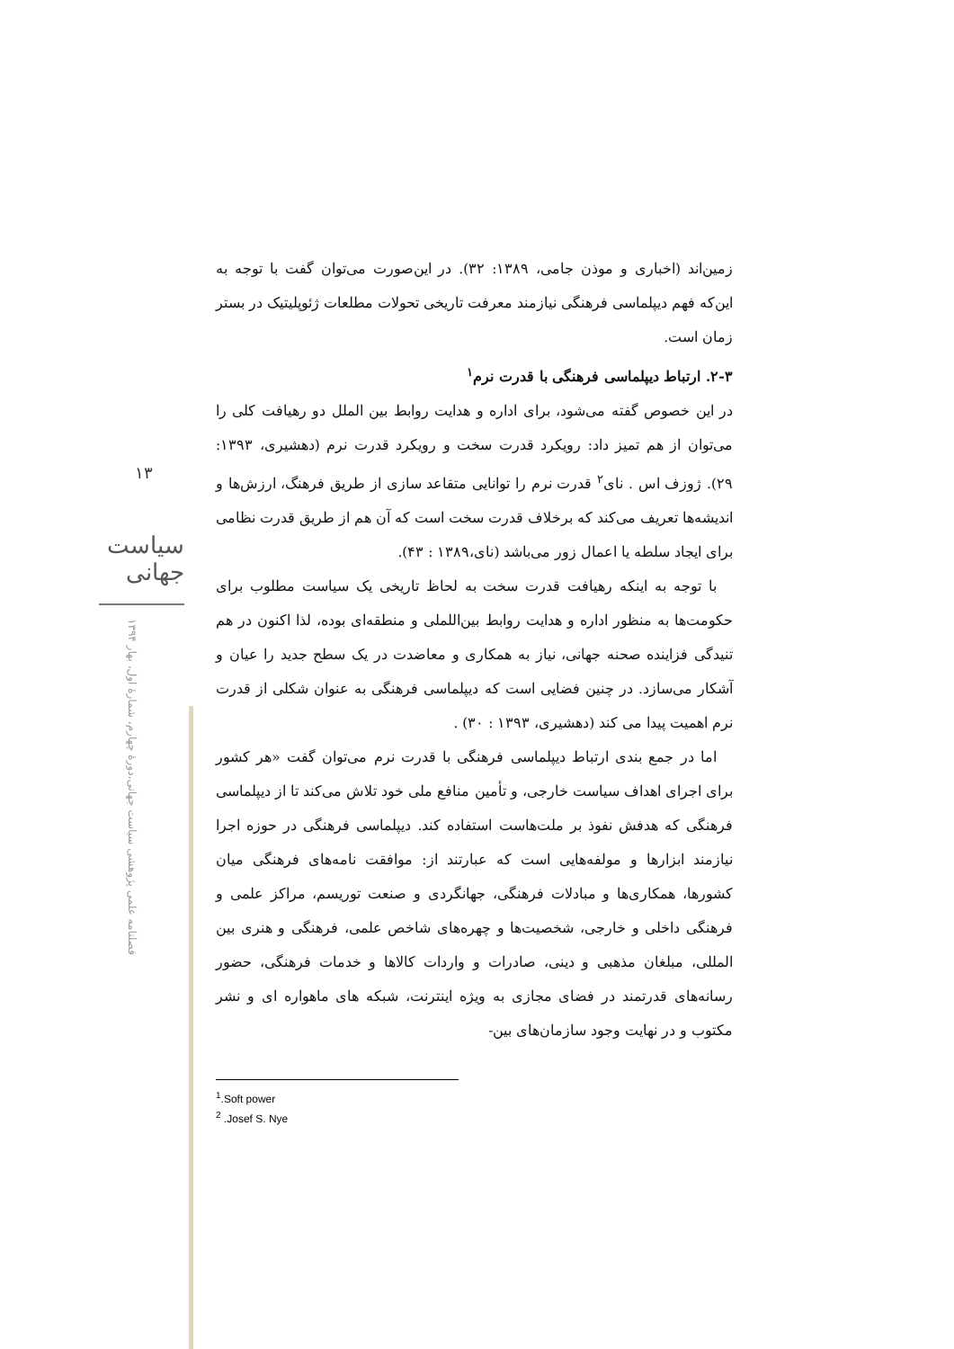زمین‌اند (اخباری و موذن جامی، ۱۳۸۹: ۳۲). در این‌صورت می‌توان گفت با توجه به این‌که فهم دیپلماسی فرهنگی نیازمند معرفت تاریخی تحولات مطلعات ژئوپلیتیک در بستر زمان است.
۲-۳. ارتباط دیپلماسی فرهنگی با قدرت نرم<sup>۱</sup>
در این خصوص گفته می‌شود، برای اداره و هدایت روابط بین الملل دو رهیافت کلی را می‌توان از هم تمیز داد: رویکرد قدرت سخت و رویکرد قدرت نرم (دهشیری، ۱۳۹۳: ۲۹). ژوزف اس . نای<sup>۲</sup> قدرت نرم را توانایی متقاعد سازی از طریق فرهنگ، ارزش‌ها و اندیشه‌ها تعریف می‌کند که برخلاف قدرت سخت است که آن هم از طریق قدرت نظامی برای ایجاد سلطه یا اعمال زور می‌باشد (نای،۱۳۸۹ : ۴۳).
با توجه به اینکه رهیافت قدرت سخت به لحاظ تاریخی یک سیاست مطلوب برای حکومت‌ها به منظور اداره و هدایت روابط بین‌اللملی و منطقه‌ای بوده، لذا اکنون در هم تنیدگی فزاینده صحنه جهانی، نیاز به همکاری و معاضدت در یک سطح جدید را عیان و آشکار می‌سازد. در چنین فضایی است که دیپلماسی فرهنگی به عنوان شکلی از قدرت نرم اهمیت پیدا می کند (دهشیری، ۱۳۹۳ : ۳۰) .
اما در جمع بندی ارتباط دیپلماسی فرهنگی با قدرت نرم می‌توان گفت «هر کشور برای اجرای اهداف سیاست خارجی، و تأمین منافع ملی خود تلاش می‌کند تا از دیپلماسی فرهنگی که هدفش نفوذ بر ملت‌هاست استفاده کند. دیپلماسی فرهنگی در حوزه اجرا نیازمند ابزارها و مولفه‌هایی است که عبارتند از: موافقت نامه‌های فرهنگی میان کشورها، همکاری‌ها و مبادلات فرهنگی، جهانگردی و صنعت توریسم، مراکز علمی و فرهنگی داخلی و خارجی، شخصیت‌ها و چهره‌های شاخص علمی، فرهنگی و هنری بین المللی، مبلغان مذهبی و دینی، صادرات و واردات کالاها و خدمات فرهنگی، حضور رسانه‌های قدرتمند در فضای مجازی به ویژه اینترنت، شبکه های ماهواره ای و نشر مکتوب و در نهایت وجود سازمان‌های بین-
۱۳
سیاست جهانی
فصلنامه علمی پژوهشی سیاست جهانی،دورۀ چهارم، شمارۀ اول، بهار ۱۳۹۴
<sup>1</sup>.Soft power
<sup>2</sup> .Josef S. Nye